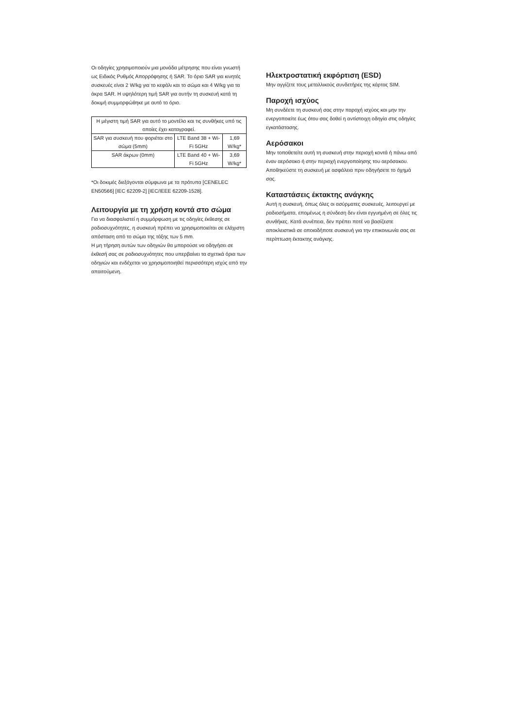Οι οδηγίες χρησιμοποιούν μια μονάδα μέτρησης που είναι γνωστή ως Ειδικός Ρυθμός Απορρόφησης ή SAR. Το όριο SAR για κινητές συσκευές είναι 2 W/kg για το κεφάλι και το σώμα και 4 W/kg για τα άκρα SAR. Η υψηλότερη τιμή SAR για αυτήν τη συσκευή κατά τη δοκιμή συμμορφώθηκε με αυτό το όριο.
| Η μέγιστη τιμή SAR για αυτό το μοντέλο και τις συνθήκες υπό τις οποίες έχει καταγραφεί. | | |
| SAR για συσκευή που φοριέται στο σώμα (5mm) | LTE Band 38 + Wi-Fi 5GHz | 1,69 W/kg* |
| SAR άκρων (0mm) | LTE Band 40 + Wi-Fi 5GHz | 3,69 W/kg* |
*Οι δοκιμές διεξάγονται σύμφωνα με τα πρότυπα [CENELEC EN50566] [IEC 62209-2] [IEC/IEEE 62209-1528].
Λειτουργία με τη χρήση κοντά στο σώμα
Για να διασφαλιστεί η συμμόρφωση με τις οδηγίες έκθεσης σε ραδιοσυχνότητες, η συσκευή πρέπει να χρησιμοποιείται σε ελάχιστη απόσταση από το σώμα της τάξης των 5 mm.
Η μη τήρηση αυτών των οδηγιών θα μπορούσε να οδηγήσει σε έκθεσή σας σε ραδιοσυχνότητες που υπερβαίνει τα σχετικά όρια των οδηγιών και ενδέχεται να χρησιμοποιηθεί περισσότερη ισχύς από την απαιτούμενη.
Ηλεκτροστατική εκφόρτιση (ESD)
Μην αγγίζετε τους μεταλλικούς συνδετήρες της κάρτας SIM.
Παροχή ισχύος
Μη συνδέετε τη συσκευή σας στην παροχή ισχύος και μην την ενεργοποιείτε έως ότου σας δοθεί η αντίστοιχη οδηγία στις οδηγίες εγκατάστασης.
Αερόσακοι
Μην τοποθετείτε αυτή τη συσκευή στην περιοχή κοντά ή πάνω από έναν αερόσακο ή στην περιοχή ενεργοποίησης του αερόσακου.
Αποθηκεύστε τη συσκευή με ασφάλεια πριν οδηγήσετε το όχημά σας.
Καταστάσεις έκτακτης ανάγκης
Αυτή η συσκευή, όπως όλες οι ασύρματες συσκευές, λειτουργεί με ραδιοσήματα, επομένως η σύνδεση δεν είναι εγγυημένη σε όλες τις συνθήκες. Κατά συνέπεια, δεν πρέπει ποτέ να βασίζεστε αποκλειστικά σε οποιαδήποτε συσκευή για την επικοινωνία σας σε περίπτωση έκτακτης ανάγκης.